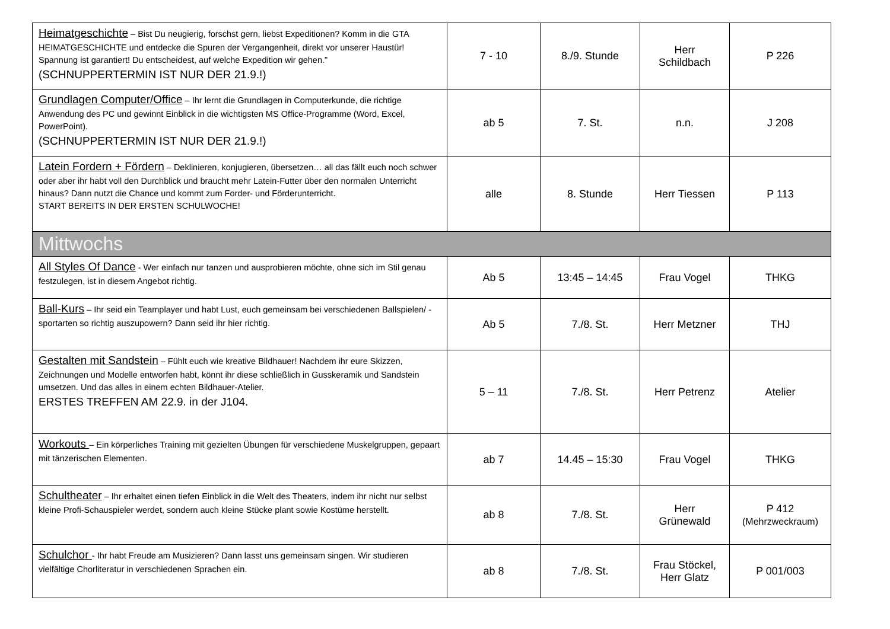| Heimatgeschichte – Bist Du neugierig, forschst gern, liebst Expeditionen? Komm in die GTA HEIMATGESCHICHTE und entdecke die Spuren der Vergangenheit, direkt vor unserer Haustür! Spannung ist garantiert! Du entscheidest, auf welche Expedition wir gehen." (SCHNUPPERTERMIN IST NUR DER 21.9.!) | 7 - 10 | 8./9. Stunde | Herr Schildbach | P 226 |
| Grundlagen Computer/Office – Ihr lernt die Grundlagen in Computerkunde, die richtige Anwendung des PC und gewinnt Einblick in die wichtigsten MS Office-Programme (Word, Excel, PowerPoint). (SCHNUPPERTERMIN IST NUR DER 21.9.!) | ab 5 | 7. St. | n.n. | J 208 |
| Latein Fordern + Fördern – Deklinieren, konjugieren, übersetzen… all das fällt euch noch schwer oder aber ihr habt voll den Durchblick und braucht mehr Latein-Futter über den normalen Unterricht hinaus? Dann nutzt die Chance und kommt zum Forder- und Förderunterricht. START BEREITS IN DER ERSTEN SCHULWOCHE! | alle | 8. Stunde | Herr Tiessen | P 113 |
| Mittwochs | | | | |
| All Styles Of Dance - Wer einfach nur tanzen und ausprobieren möchte, ohne sich im Stil genau festzulegen, ist in diesem Angebot richtig. | Ab 5 | 13:45 – 14:45 | Frau Vogel | THKG |
| Ball-Kurs – Ihr seid ein Teamplayer und habt Lust, euch gemeinsam bei verschiedenen Ballspielen/ -sportarten so richtig auszupowern? Dann seid ihr hier richtig. | Ab 5 | 7./8. St. | Herr Metzner | THJ |
| Gestalten mit Sandstein – Fühlt euch wie kreative Bildhauer! Nachdem ihr eure Skizzen, Zeichnungen und Modelle entworfen habt, könnt ihr diese schließlich in Gusskeramik und Sandstein umsetzen. Und das alles in einem echten Bildhauer-Atelier. ERSTES TREFFEN AM 22.9. in der J104. | 5 – 11 | 7./8. St. | Herr Petrenz | Atelier |
| Workouts – Ein körperliches Training mit gezielten Übungen für verschiedene Muskelgruppen, gepaart mit tänzerischen Elementen. | ab 7 | 14.45 – 15:30 | Frau Vogel | THKG |
| Schultheater – Ihr erhaltet einen tiefen Einblick in die Welt des Theaters, indem ihr nicht nur selbst kleine Profi-Schauspieler werdet, sondern auch kleine Stücke plant sowie Kostüme herstellt. | ab 8 | 7./8. St. | Herr Grünewald | P 412 (Mehrzweckraum) |
| Schulchor - Ihr habt Freude am Musizieren? Dann lasst uns gemeinsam singen. Wir studieren vielfältige Chorliteratur in verschiedenen Sprachen ein. | ab 8 | 7./8. St. | Frau Stöckel, Herr Glatz | P 001/003 |